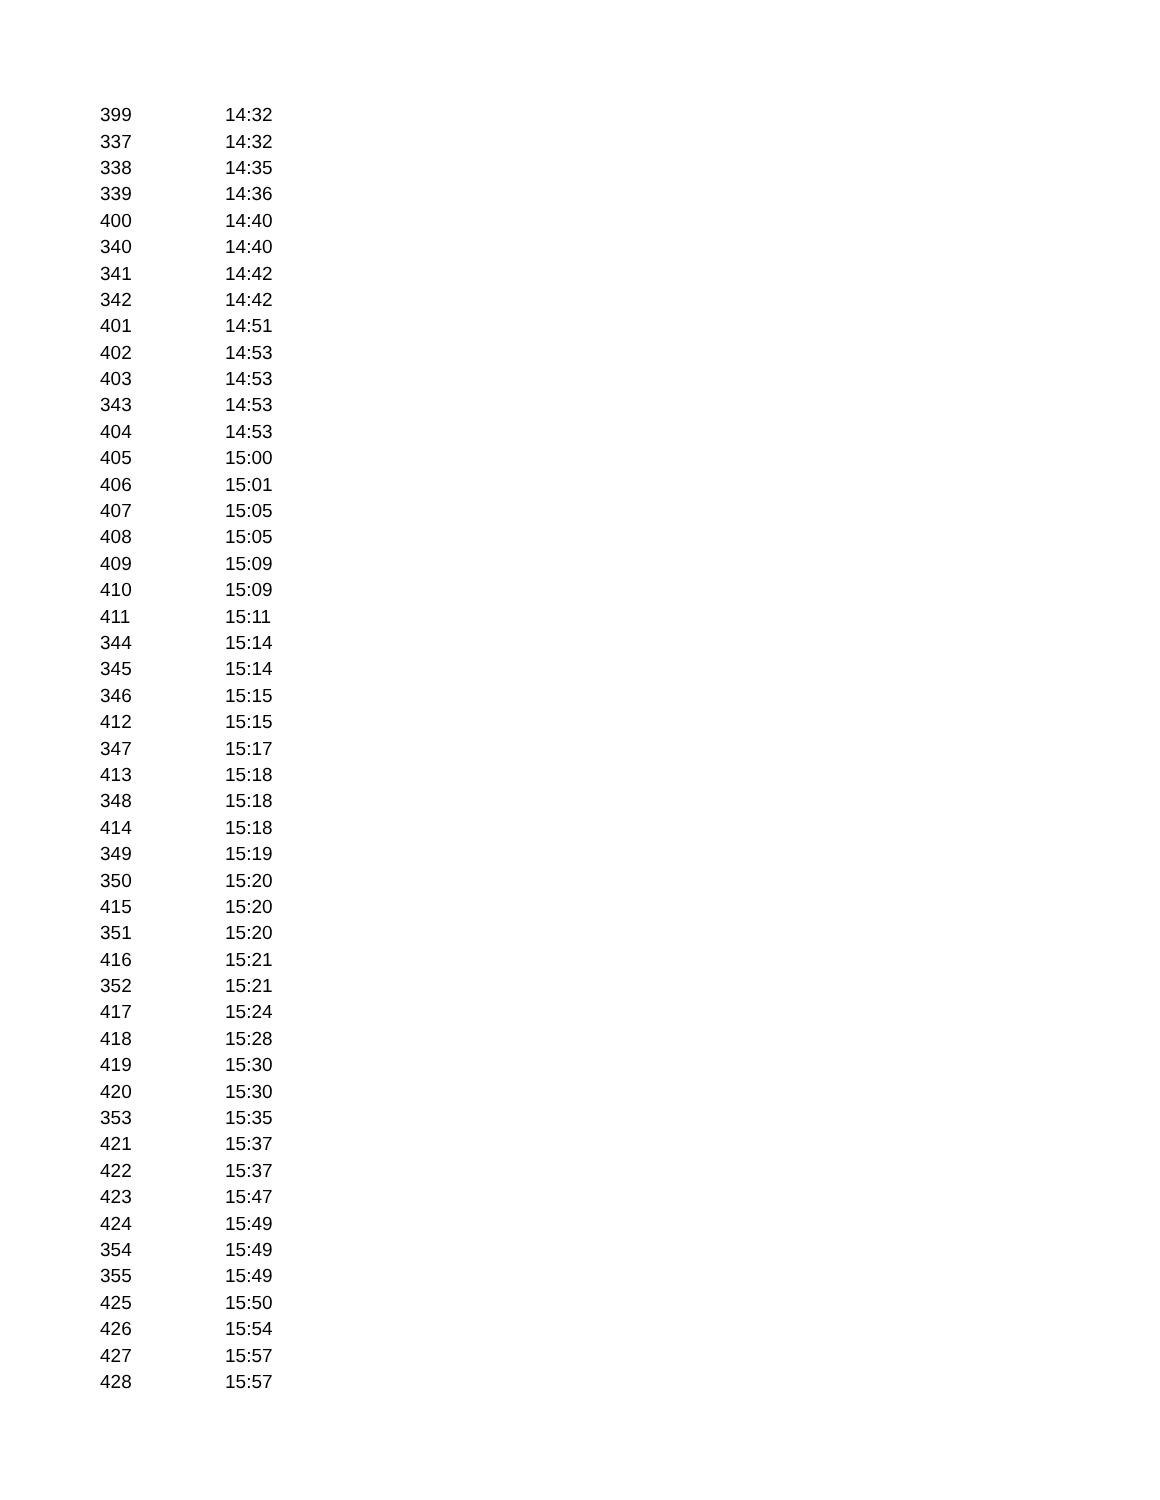| 399 | 14:32 |
| 337 | 14:32 |
| 338 | 14:35 |
| 339 | 14:36 |
| 400 | 14:40 |
| 340 | 14:40 |
| 341 | 14:42 |
| 342 | 14:42 |
| 401 | 14:51 |
| 402 | 14:53 |
| 403 | 14:53 |
| 343 | 14:53 |
| 404 | 14:53 |
| 405 | 15:00 |
| 406 | 15:01 |
| 407 | 15:05 |
| 408 | 15:05 |
| 409 | 15:09 |
| 410 | 15:09 |
| 411 | 15:11 |
| 344 | 15:14 |
| 345 | 15:14 |
| 346 | 15:15 |
| 412 | 15:15 |
| 347 | 15:17 |
| 413 | 15:18 |
| 348 | 15:18 |
| 414 | 15:18 |
| 349 | 15:19 |
| 350 | 15:20 |
| 415 | 15:20 |
| 351 | 15:20 |
| 416 | 15:21 |
| 352 | 15:21 |
| 417 | 15:24 |
| 418 | 15:28 |
| 419 | 15:30 |
| 420 | 15:30 |
| 353 | 15:35 |
| 421 | 15:37 |
| 422 | 15:37 |
| 423 | 15:47 |
| 424 | 15:49 |
| 354 | 15:49 |
| 355 | 15:49 |
| 425 | 15:50 |
| 426 | 15:54 |
| 427 | 15:57 |
| 428 | 15:57 |